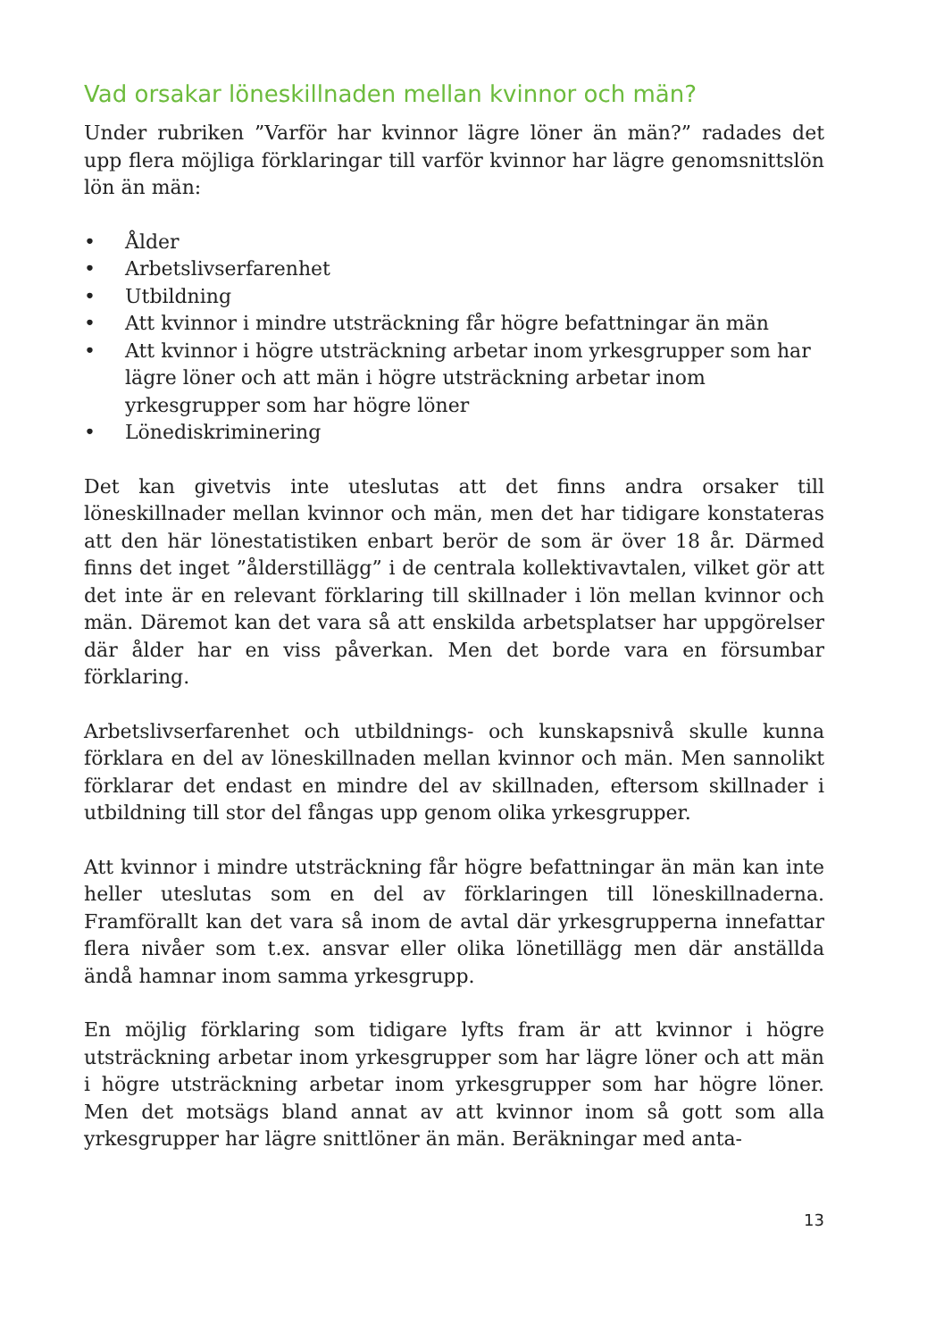Vad orsakar löneskillnaden mellan kvinnor och män?
Under rubriken ”Varför har kvinnor lägre löner än män?” radades det upp flera möjliga förklaringar till varför kvinnor har lägre genomsnittslön lön än män:
• Ålder
• Arbetslivserfarenhet
• Utbildning
• Att kvinnor i mindre utsträckning får högre befattningar än män
• Att kvinnor i högre utsträckning arbetar inom yrkesgrupper som har lägre löner och att män i högre utsträckning arbetar inom yrkesgrupper som har högre löner
• Lönediskriminering
Det kan givetvis inte uteslutas att det finns andra orsaker till löneskillnader mellan kvinnor och män, men det har tidigare konstateras att den här lönestatistiken enbart berör de som är över 18 år. Därmed finns det inget ”ålderstillägg” i de centrala kollektivavtalen, vilket gör att det inte är en relevant förklaring till skillnader i lön mellan kvinnor och män. Däremot kan det vara så att enskilda arbetsplatser har uppgörelser där ålder har en viss påverkan. Men det borde vara en försumbar förklaring.
Arbetslivserfarenhet och utbildnings- och kunskapsnivå skulle kunna förklara en del av löneskillnaden mellan kvinnor och män. Men sannolikt förklarar det endast en mindre del av skillnaden, eftersom skillnader i utbildning till stor del fångas upp genom olika yrkesgrupper.
Att kvinnor i mindre utsträckning får högre befattningar än män kan inte heller uteslutas som en del av förklaringen till löneskillnaderna. Framförallt kan det vara så inom de avtal där yrkesgrupperna innefattar flera nivåer som t.ex. ansvar eller olika lönetillägg men där anställda ändå hamnar inom samma yrkesgrupp.
En möjlig förklaring som tidigare lyfts fram är att kvinnor i högre utsträckning arbetar inom yrkesgrupper som har lägre löner och att män i högre utsträckning arbetar inom yrkesgrupper som har högre löner. Men det motsägs bland annat av att kvinnor inom så gott som alla yrkesgrupper har lägre snittlöner än män. Beräkningar med anta-
13